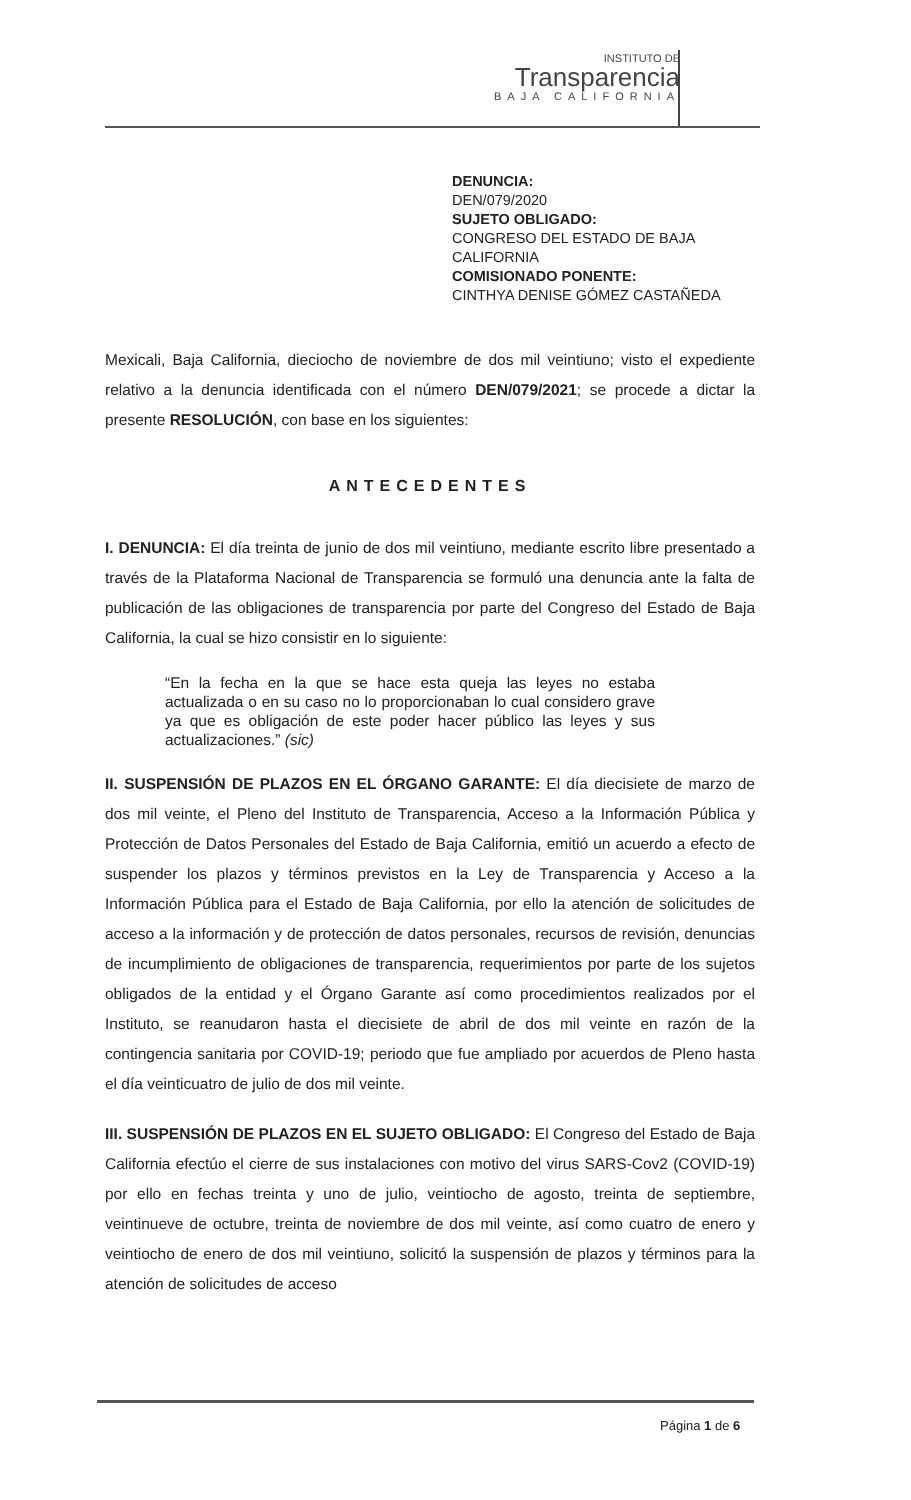INSTITUTO DE
Transparencia
BAJA CALIFORNIA
DENUNCIA:
DEN/079/2020
SUJETO OBLIGADO:
CONGRESO DEL ESTADO DE BAJA CALIFORNIA
COMISIONADO PONENTE:
CINTHYA DENISE GÓMEZ CASTAÑEDA
Mexicali, Baja California, dieciocho de noviembre de dos mil veintiuno; visto el expediente relativo a la denuncia identificada con el número DEN/079/2021; se procede a dictar la presente RESOLUCIÓN, con base en los siguientes:
ANTECEDENTES
I. DENUNCIA: El día treinta de junio de dos mil veintiuno, mediante escrito libre presentado a través de la Plataforma Nacional de Transparencia se formuló una denuncia ante la falta de publicación de las obligaciones de transparencia por parte del Congreso del Estado de Baja California, la cual se hizo consistir en lo siguiente:
“En la fecha en la que se hace esta queja las leyes no estaba actualizada o en su caso no lo proporcionaban lo cual considero grave ya que es obligación de este poder hacer público las leyes y sus actualizaciones.” (sic)
II. SUSPENSIÓN DE PLAZOS EN EL ÓRGANO GARANTE: El día diecisiete de marzo de dos mil veinte, el Pleno del Instituto de Transparencia, Acceso a la Información Pública y Protección de Datos Personales del Estado de Baja California, emitió un acuerdo a efecto de suspender los plazos y términos previstos en la Ley de Transparencia y Acceso a la Información Pública para el Estado de Baja California, por ello la atención de solicitudes de acceso a la información y de protección de datos personales, recursos de revisión, denuncias de incumplimiento de obligaciones de transparencia, requerimientos por parte de los sujetos obligados de la entidad y el Órgano Garante así como procedimientos realizados por el Instituto, se reanudaron hasta el diecisiete de abril de dos mil veinte en razón de la contingencia sanitaria por COVID-19; periodo que fue ampliado por acuerdos de Pleno hasta el día veinticuatro de julio de dos mil veinte.
III. SUSPENSIÓN DE PLAZOS EN EL SUJETO OBLIGADO: El Congreso del Estado de Baja California efectúo el cierre de sus instalaciones con motivo del virus SARS-Cov2 (COVID-19) por ello en fechas treinta y uno de julio, veintiocho de agosto, treinta de septiembre, veintinueve de octubre, treinta de noviembre de dos mil veinte, así como cuatro de enero y veintiocho de enero de dos mil veintiuno, solicitó la suspensión de plazos y términos para la atención de solicitudes de acceso
Página 1 de 6